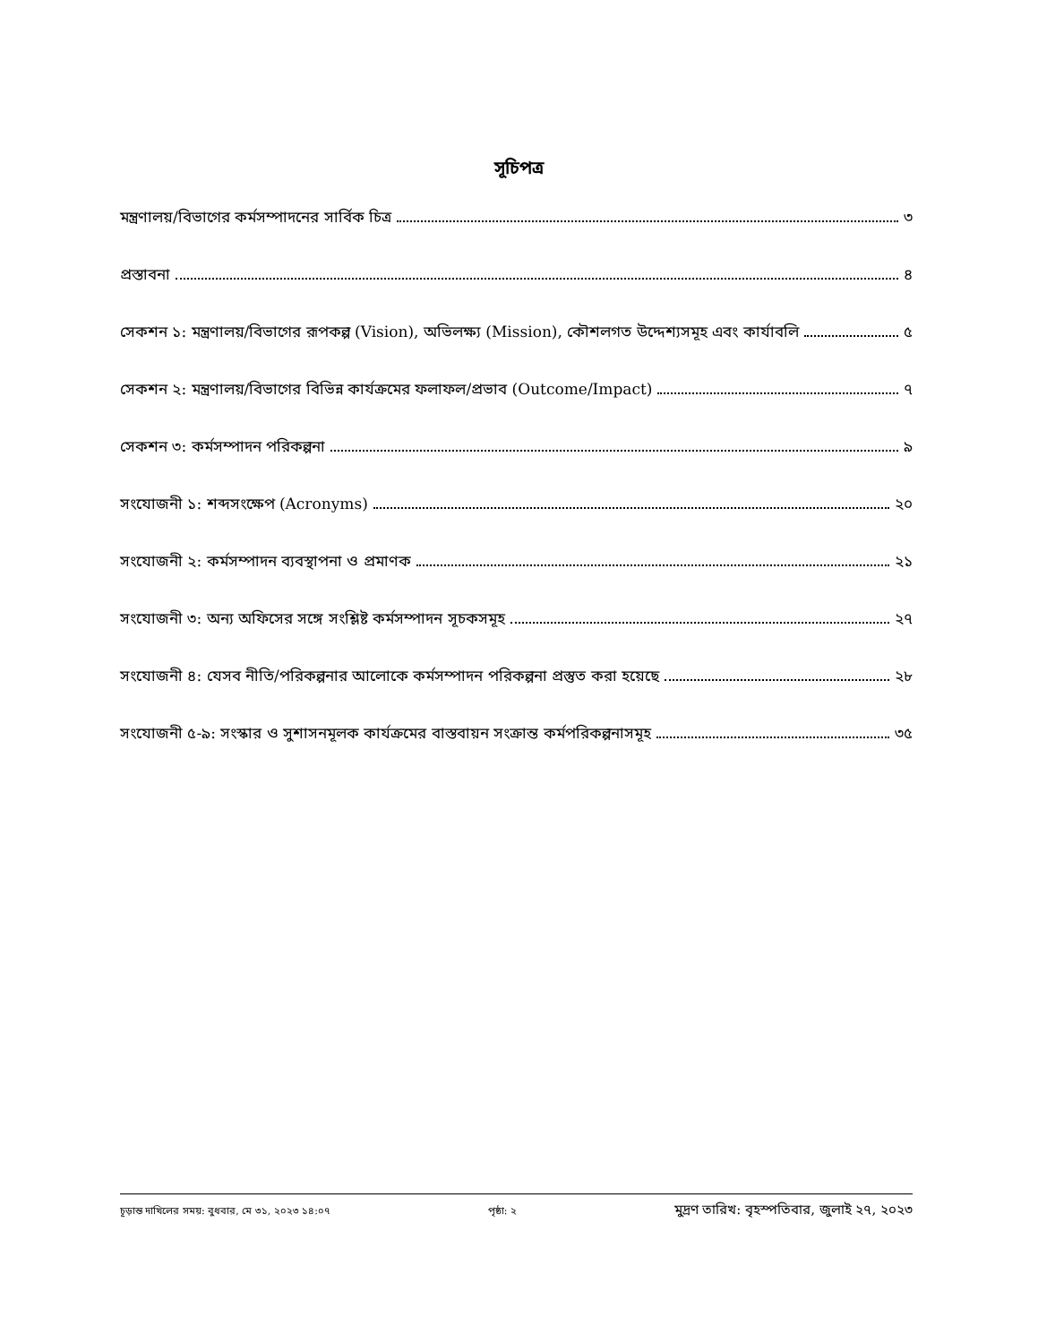সূচিপত্র
মন্ত্রণালয়/বিভাগের কর্মসম্পাদনের সার্বিক চিত্র ৩
প্রস্তাবনা ৪
সেকশন ১: মন্ত্রণালয়/বিভাগের রূপকল্প (Vision), অভিলক্ষ্য (Mission), কৌশলগত উদ্দেশ্যসমূহ এবং কার্যাবলি ৫
সেকশন ২: মন্ত্রণালয়/বিভাগের বিভিন্ন কার্যক্রমের ফলাফল/প্রভাব (Outcome/Impact) ৭
সেকশন ৩: কর্মসম্পাদন পরিকল্পনা ৯
সংযোজনী ১: শব্দসংক্ষেপ (Acronyms) ২০
সংযোজনী ২: কর্মসম্পাদন ব্যবস্থাপনা ও প্রমাণক ২১
সংযোজনী ৩: অন্য অফিসের সঙ্গে সংশ্লিষ্ট কর্মসম্পাদন সূচকসমূহ ২৭
সংযোজনী ৪: যেসব নীতি/পরিকল্পনার আলোকে কর্মসম্পাদন পরিকল্পনা প্রস্তুত করা হয়েছে ২৮
সংযোজনী ৫-৯: সংস্কার ও সুশাসনমূলক কার্যক্রমের বাস্তবায়ন সংক্রান্ত কর্মপরিকল্পনাসমূহ ৩৫
চূড়ান্ত দাখিলের সময়: বুধবার, মে ৩১, ২০২৩ ১৪:০৭ পৃষ্ঠা: ২ মুদ্রণ তারিখ: বৃহস্পতিবার, জুলাই ২৭, ২০২৩